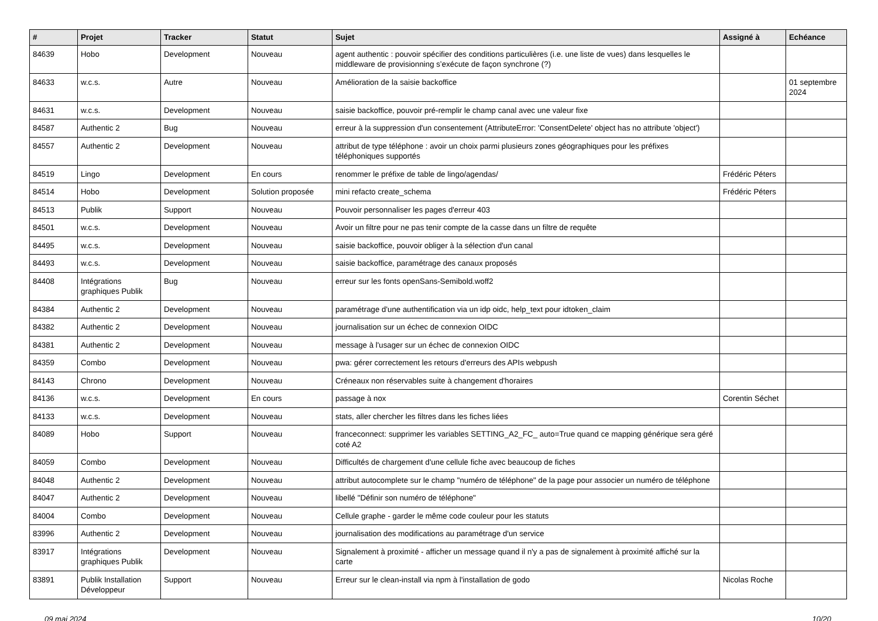| # | Projet | Tracker | Statut | Sujet | Assigné à | Echéance |
| --- | --- | --- | --- | --- | --- | --- |
| 84639 | Hobo | Development | Nouveau | agent authentic : pouvoir spécifier des conditions particulières (i.e. une liste de vues) dans lesquelles le middleware de provisionning s’exécute de façon synchrone (?) | | |
| 84633 | w.c.s. | Autre | Nouveau | Amélioration de la saisie backoffice | | 01 septembre 2024 |
| 84631 | w.c.s. | Development | Nouveau | saisie backoffice, pouvoir pré-remplir le champ canal avec une valeur fixe | | |
| 84587 | Authentic 2 | Bug | Nouveau | erreur à la suppression d'un consentement (AttributeError: 'ConsentDelete' object has no attribute 'object') | | |
| 84557 | Authentic 2 | Development | Nouveau | attribut de type téléphone : avoir un choix parmi plusieurs zones géographiques pour les préfixes téléphoniques supportés | | |
| 84519 | Lingo | Development | En cours | renommer le préfixe de table de lingo/agendas/ | Frédéric Péters | |
| 84514 | Hobo | Development | Solution proposée | mini refacto create_schema | Frédéric Péters | |
| 84513 | Publik | Support | Nouveau | Pouvoir personnaliser les pages d'erreur 403 | | |
| 84501 | w.c.s. | Development | Nouveau | Avoir un filtre pour ne pas tenir compte de la casse dans un filtre de requête | | |
| 84495 | w.c.s. | Development | Nouveau | saisie backoffice, pouvoir obliger à la sélection d'un canal | | |
| 84493 | w.c.s. | Development | Nouveau | saisie backoffice, paramétrage des canaux proposés | | |
| 84408 | Intégrations graphiques Publik | Bug | Nouveau | erreur sur les fonts openSans-Semibold.woff2 | | |
| 84384 | Authentic 2 | Development | Nouveau | paramétrage d'une authentification via un idp oidc, help_text pour idtoken_claim | | |
| 84382 | Authentic 2 | Development | Nouveau | journalisation sur un échec de connexion OIDC | | |
| 84381 | Authentic 2 | Development | Nouveau | message à l'usager sur un échec de connexion OIDC | | |
| 84359 | Combo | Development | Nouveau | pwa: gérer correctement les retours d'erreurs des APIs webpush | | |
| 84143 | Chrono | Development | Nouveau | Créneaux non réservables suite à changement d'horaires | | |
| 84136 | w.c.s. | Development | En cours | passage à nox | Corentin Séchet | |
| 84133 | w.c.s. | Development | Nouveau | stats, aller chercher les filtres dans les fiches liées | | |
| 84089 | Hobo | Support | Nouveau | franceconnect: supprimer les variables SETTING_A2_FC_ auto=True quand ce mapping générique sera géré coté A2 | | |
| 84059 | Combo | Development | Nouveau | Difficultés de chargement d'une cellule fiche avec beaucoup de fiches | | |
| 84048 | Authentic 2 | Development | Nouveau | attribut autocomplete sur le champ "numéro de téléphone" de la page pour associer un numéro de téléphone | | |
| 84047 | Authentic 2 | Development | Nouveau | libellé "Définir son numéro de téléphone" | | |
| 84004 | Combo | Development | Nouveau | Cellule graphe - garder le même code couleur pour les statuts | | |
| 83996 | Authentic 2 | Development | Nouveau | journalisation des modifications au paramétrage d'un service | | |
| 83917 | Intégrations graphiques Publik | Development | Nouveau | Signalement à proximité - afficher un message quand il n'y a pas de signalement à proximité affiché sur la carte | | |
| 83891 | Publik Installation Développeur | Support | Nouveau | Erreur sur le clean-install via npm à l'installation de godo | Nicolas Roche | |
09 mai 2024 10/20